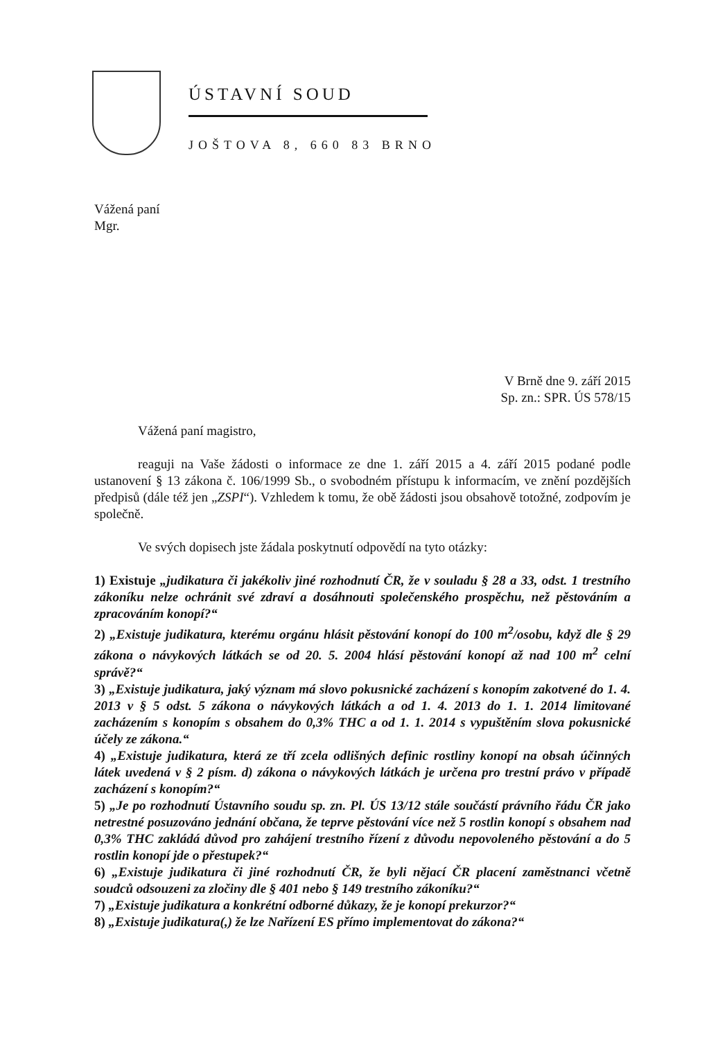ÚSTAVNÍ SOUD
JOŠTOVA 8, 660 83 BRNO
Vážená paní
Mgr.
V Brně dne 9. září 2015
Sp. zn.: SPR. ÚS 578/15
Vážená paní magistro,
reaguji na Vaše žádosti o informace ze dne 1. září 2015 a 4. září 2015 podané podle ustanovení § 13 zákona č. 106/1999 Sb., o svobodném přístupu k informacím, ve znění pozdějších předpisů (dále též jen „ZSPI“). Vzhledem k tomu, že obě žádosti jsou obsahově totožné, zodpovím je společně.
Ve svých dopisech jste žádala poskytnutí odpovědí na tyto otázky:
1) Existuje „judikatura či jakékoliv jiné rozhodnutí ČR, že v souladu § 28 a 33, odst. 1 trestního zákoníku nelze ochránit své zdraví a dosáhnouti společenského prospěchu, než pěstováním a zpracováním konopí?“
2) „Existuje judikatura, kterému orgánu hlásit pěstování konopí do 100 m<sup>2</sup>/osobu, když dle § 29 zákona o návykových látkách se od 20. 5. 2004 hlásí pěstování konopí až nad 100 m<sup>2</sup> celní správě?“
3) „Existuje judikatura, jaký význam má slovo pokusnické zacházení s konopím zakotvené do 1. 4. 2013 v § 5 odst. 5 zákona o návykových látkách a od 1. 4. 2013 do 1. 1. 2014 limitované zacházením s konopím s obsahem do 0,3% THC a od 1. 1. 2014 s vypuštěním slova pokusnické účely ze zákona.“
4) „Existuje judikatura, která ze tří zcela odlišných definic rostliny konopí na obsah účinných látek uvedená v § 2 písm. d) zákona o návykových látkách je určena pro trestní právo v případě zacházení s konopím?“
5) „Je po rozhodnutí Ústavního soudu sp. zn. Pl. ÚS 13/12 stále součástí právního řádu ČR jako netrestné posuzováno jednání občana, že teprve pěstování více než 5 rostlin konopí s obsahem nad 0,3% THC zakládá důvod pro zahájení trestního řízení z důvodu nepovoleného pěstování a do 5 rostlin konopí jde o přestupek?“
6) „Existuje judikatura či jiné rozhodnutí ČR, že byli nějací ČR placení zaměstnanci včetně soudců odsouzeni za zločiny dle § 401 nebo § 149 trestního zákoníku?“
7) „Existuje judikatura a konkrétní odborné důkazy, že je konopí prekurzor?“
8) „Existuje judikatura(,) že lze Nařízení ES přímo implementovat do zákona?“